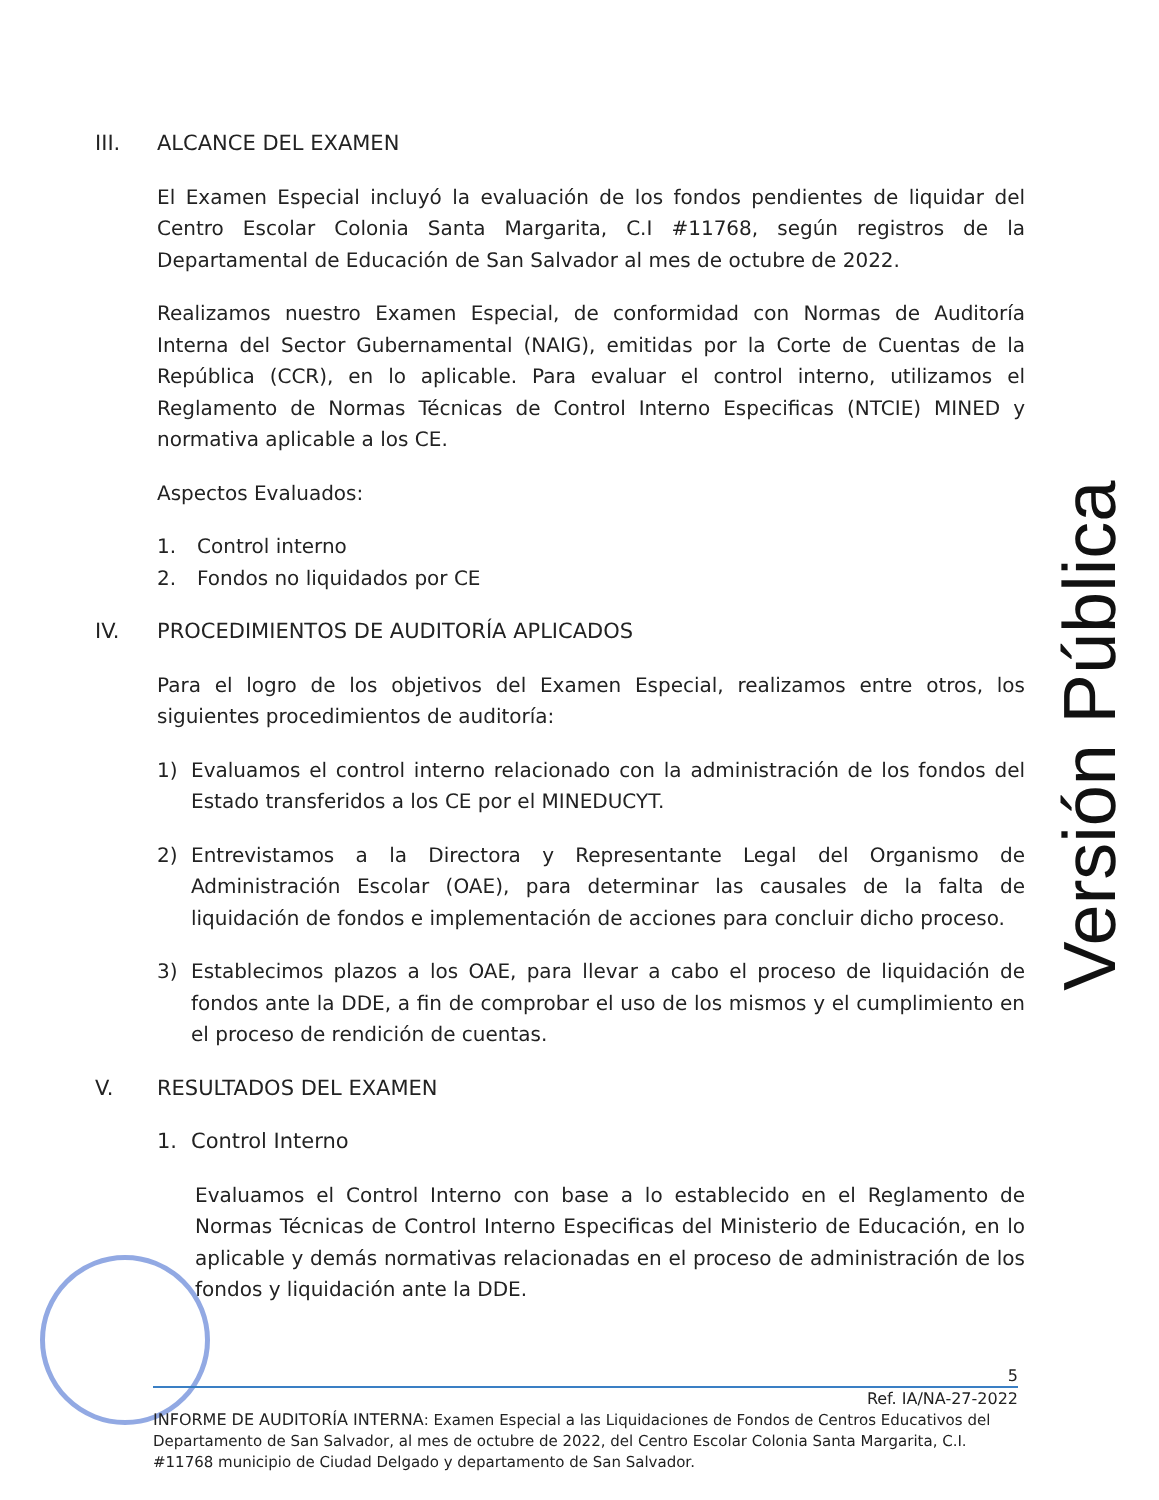III. ALCANCE DEL EXAMEN
El Examen Especial incluyó la evaluación de los fondos pendientes de liquidar del Centro Escolar Colonia Santa Margarita, C.I #11768, según registros de la Departamental de Educación de San Salvador al mes de octubre de 2022.
Realizamos nuestro Examen Especial, de conformidad con Normas de Auditoría Interna del Sector Gubernamental (NAIG), emitidas por la Corte de Cuentas de la República (CCR), en lo aplicable. Para evaluar el control interno, utilizamos el Reglamento de Normas Técnicas de Control Interno Especificas (NTCIE) MINED y normativa aplicable a los CE.
Aspectos Evaluados:
1. Control interno
2. Fondos no liquidados por CE
IV. PROCEDIMIENTOS DE AUDITORÍA APLICADOS
Para el logro de los objetivos del Examen Especial, realizamos entre otros, los siguientes procedimientos de auditoría:
1) Evaluamos el control interno relacionado con la administración de los fondos del Estado transferidos a los CE por el MINEDUCYT.
2) Entrevistamos a la Directora y Representante Legal del Organismo de Administración Escolar (OAE), para determinar las causales de la falta de liquidación de fondos e implementación de acciones para concluir dicho proceso.
3) Establecimos plazos a los OAE, para llevar a cabo el proceso de liquidación de fondos ante la DDE, a fin de comprobar el uso de los mismos y el cumplimiento en el proceso de rendición de cuentas.
V. RESULTADOS DEL EXAMEN
1. Control Interno
Evaluamos el Control Interno con base a lo establecido en el Reglamento de Normas Técnicas de Control Interno Especificas del Ministerio de Educación, en lo aplicable y demás normativas relacionadas en el proceso de administración de los fondos y liquidación ante la DDE.
Versión Pública
5
Ref. IA/NA-27-2022
INFORME DE AUDITORÍA INTERNA: Examen Especial a las Liquidaciones de Fondos de Centros Educativos del Departamento de San Salvador, al mes de octubre de 2022, del Centro Escolar Colonia Santa Margarita, C.I. #11768 municipio de Ciudad Delgado y departamento de San Salvador.